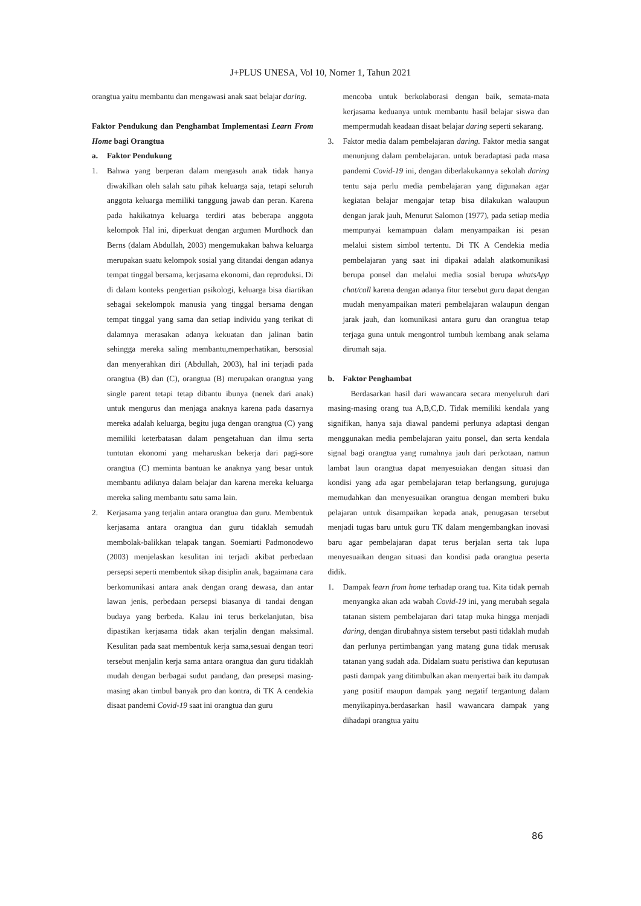J+PLUS UNESA, Vol 10, Nomer 1, Tahun 2021
orangtua yaitu membantu dan mengawasi anak saat belajar daring.
Faktor Pendukung dan Penghambat Implementasi Learn From Home bagi Orangtua
a. Faktor Pendukung
1. Bahwa yang berperan dalam mengasuh anak tidak hanya diwakilkan oleh salah satu pihak keluarga saja, tetapi seluruh anggota keluarga memiliki tanggung jawab dan peran. Karena pada hakikatnya keluarga terdiri atas beberapa anggota kelompok Hal ini, diperkuat dengan argumen Murdhock dan Berns (dalam Abdullah, 2003) mengemukakan bahwa keluarga merupakan suatu kelompok sosial yang ditandai dengan adanya tempat tinggal bersama, kerjasama ekonomi, dan reproduksi. Di di dalam konteks pengertian psikologi, keluarga bisa diartikan sebagai sekelompok manusia yang tinggal bersama dengan tempat tinggal yang sama dan setiap individu yang terikat di dalamnya merasakan adanya kekuatan dan jalinan batin sehingga mereka saling membantu,memperhatikan, bersosial dan menyerahkan diri (Abdullah, 2003), hal ini terjadi pada orangtua (B) dan (C), orangtua (B) merupakan orangtua yang single parent tetapi tetap dibantu ibunya (nenek dari anak) untuk mengurus dan menjaga anaknya karena pada dasarnya mereka adalah keluarga, begitu juga dengan orangtua (C) yang memiliki keterbatasan dalam pengetahuan dan ilmu serta tuntutan ekonomi yang meharuskan bekerja dari pagi-sore orangtua (C) meminta bantuan ke anaknya yang besar untuk membantu adiknya dalam belajar dan karena mereka keluarga mereka saling membantu satu sama lain.
2. Kerjasama yang terjalin antara orangtua dan guru. Membentuk kerjasama antara orangtua dan guru tidaklah semudah membolak-balikkan telapak tangan. Soemiarti Padmonodewo (2003) menjelaskan kesulitan ini terjadi akibat perbedaan persepsi seperti membentuk sikap disiplin anak, bagaimana cara berkomunikasi antara anak dengan orang dewasa, dan antar lawan jenis, perbedaan persepsi biasanya di tandai dengan budaya yang berbeda. Kalau ini terus berkelanjutan, bisa dipastikan kerjasama tidak akan terjalin dengan maksimal. Kesulitan pada saat membentuk kerja sama,sesuai dengan teori tersebut menjalin kerja sama antara orangtua dan guru tidaklah mudah dengan berbagai sudut pandang, dan presepsi masing-masing akan timbul banyak pro dan kontra, di TK A cendekia disaat pandemi Covid-19 saat ini orangtua dan guru
mencoba untuk berkolaborasi dengan baik, semata-mata kerjasama keduanya untuk membantu hasil belajar siswa dan mempermudah keadaan disaat belajar daring seperti sekarang.
3. Faktor media dalam pembelajaran daring. Faktor media sangat menunjung dalam pembelajaran. untuk beradaptasi pada masa pandemi Covid-19 ini, dengan diberlakukannya sekolah daring tentu saja perlu media pembelajaran yang digunakan agar kegiatan belajar mengajar tetap bisa dilakukan walaupun dengan jarak jauh, Menurut Salomon (1977), pada setiap media mempunyai kemampuan dalam menyampaikan isi pesan melalui sistem simbol tertentu. Di TK A Cendekia media pembelajaran yang saat ini dipakai adalah alatkomunikasi berupa ponsel dan melalui media sosial berupa whatsApp chat/call karena dengan adanya fitur tersebut guru dapat dengan mudah menyampaikan materi pembelajaran walaupun dengan jarak jauh, dan komunikasi antara guru dan orangtua tetap terjaga guna untuk mengontrol tumbuh kembang anak selama dirumah saja.
b. Faktor Penghambat
Berdasarkan hasil dari wawancara secara menyeluruh dari masing-masing orang tua A,B,C,D. Tidak memiliki kendala yang signifikan, hanya saja diawal pandemi perlunya adaptasi dengan menggunakan media pembelajaran yaitu ponsel, dan serta kendala signal bagi orangtua yang rumahnya jauh dari perkotaan, namun lambat laun orangtua dapat menyesuiakan dengan situasi dan kondisi yang ada agar pembelajaran tetap berlangsung, gurujuga memudahkan dan menyesuaikan orangtua dengan memberi buku pelajaran untuk disampaikan kepada anak, penugasan tersebut menjadi tugas baru untuk guru TK dalam mengembangkan inovasi baru agar pembelajaran dapat terus berjalan serta tak lupa menyesuaikan dengan situasi dan kondisi pada orangtua peserta didik.
1. Dampak learn from home terhadap orang tua. Kita tidak pernah menyangka akan ada wabah Covid-19 ini, yang merubah segala tatanan sistem pembelajaran dari tatap muka hingga menjadi daring, dengan dirubahnya sistem tersebut pasti tidaklah mudah dan perlunya pertimbangan yang matang guna tidak merusak tatanan yang sudah ada. Didalam suatu peristiwa dan keputusan pasti dampak yang ditimbulkan akan menyertai baik itu dampak yang positif maupun dampak yang negatif tergantung dalam menyikapinya.berdasarkan hasil wawancara dampak yang dihadapi orangtua yaitu
86